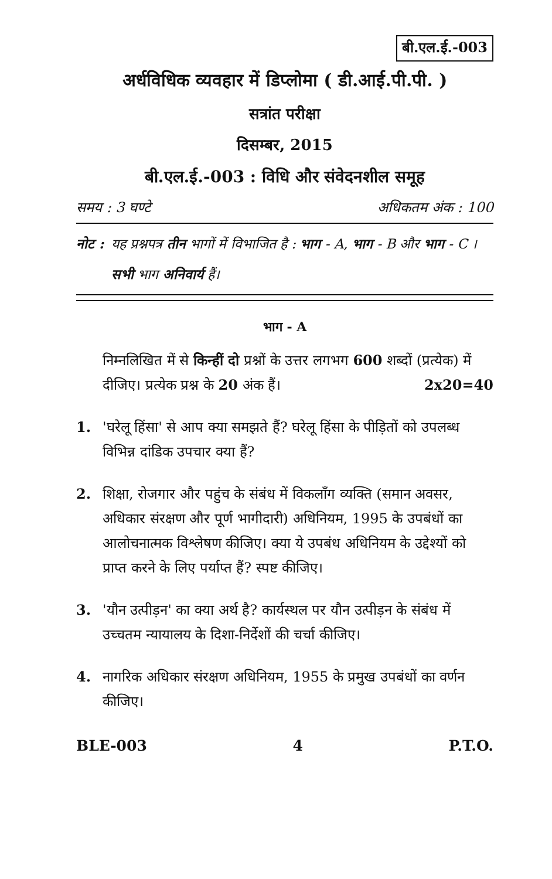बी.एल.ई.-003
अर्धविधिक व्यवहार में डिप्लोमा ( डी.आई.पी.पी. )
सत्रांत परीक्षा
दिसम्बर, 2015
बी.एल.ई.-003 : विधि और संवेदनशील समूह
समय : 3 घण्टे अधिकतम अंक : 100
नोट :
यह प्रश्नपत्र तीन भागों में विभाजित है : भाग - A, भाग - B और भाग - C । सभी भाग अनिवार्य हैं।
भाग - A
निम्नलिखित में से किन्हीं दो प्रश्नों के उत्तर लगभग 600 शब्दों (प्रत्येक) में दीजिए। प्रत्येक प्रश्न के 20 अंक हैं। 2x20=40
1. 'घरेलू हिंसा' से आप क्या समझते हैं? घरेलू हिंसा के पीड़ितों को उपलब्ध विभिन्न दांडिक उपचार क्या हैं?
2. शिक्षा, रोजगार और पहुंच के संबंध में विकलाँग व्यक्ति (समान अवसर, अधिकार संरक्षण और पूर्ण भागीदारी) अधिनियम, 1995 के उपबंधों का आलोचनात्मक विश्लेषण कीजिए। क्या ये उपबंध अधिनियम के उद्देश्यों को प्राप्त करने के लिए पर्याप्त हैं? स्पष्ट कीजिए।
3. 'यौन उत्पीड़न' का क्या अर्थ है? कार्यस्थल पर यौन उत्पीड़न के संबंध में उच्चतम न्यायालय के दिशा-निर्देशों की चर्चा कीजिए।
4. नागरिक अधिकार संरक्षण अधिनियम, 1955 के प्रमुख उपबंधों का वर्णन कीजिए।
BLE-003 4 P.T.O.